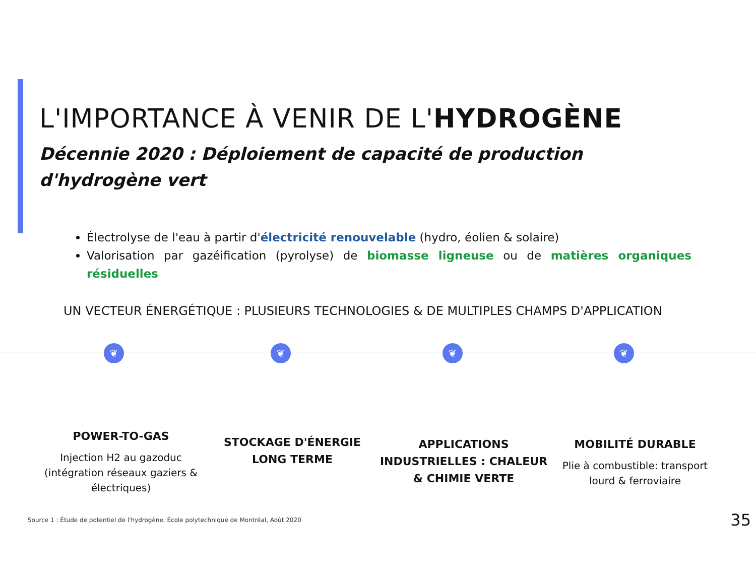❦ ❦ ❦ ❦
L'IMPORTANCE À VENIR DE L'HYDROGÈNE
Décennie 2020 : Déploiement de capacité de production d'hydrogène vert
Électrolyse de l'eau à partir d'électricité renouvelable (hydro, éolien & solaire)
Valorisation par gazéification (pyrolyse) de biomasse ligneuse ou de matières organiques résiduelles
UN VECTEUR ÉNERGÉTIQUE : PLUSIEURS TECHNOLOGIES & DE MULTIPLES CHAMPS D'APPLICATION
POWER-TO-GAS
Injection H2 au gazoduc (intégration réseaux gaziers & électriques)
STOCKAGE D'ÉNERGIE LONG TERME
APPLICATIONS INDUSTRIELLES : CHALEUR & CHIMIE VERTE
MOBILITÉ DURABLE
Plie à combustible: transport lourd & ferroviaire
Source 1 : Étude de potentiel de l'hydrogène, École polytechnique de Montréal, Août 2020 35